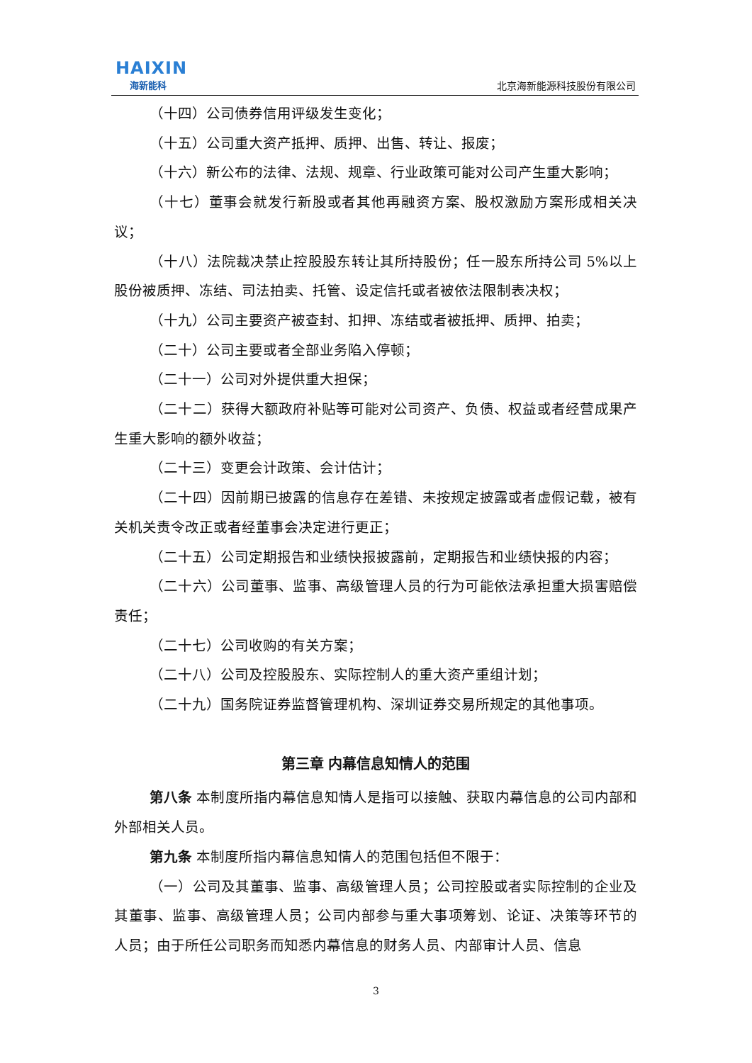HAIXIN
海新能科
北京海新能源科技股份有限公司
（十四）公司债券信用评级发生变化；
（十五）公司重大资产抵押、质押、出售、转让、报废；
（十六）新公布的法律、法规、规章、行业政策可能对公司产生重大影响；
（十七）董事会就发行新股或者其他再融资方案、股权激励方案形成相关决议；
（十八）法院裁决禁止控股股东转让其所持股份；任一股东所持公司 5%以上股份被质押、冻结、司法拍卖、托管、设定信托或者被依法限制表决权；
（十九）公司主要资产被查封、扣押、冻结或者被抵押、质押、拍卖；
（二十）公司主要或者全部业务陷入停顿；
（二十一）公司对外提供重大担保；
（二十二）获得大额政府补贴等可能对公司资产、负债、权益或者经营成果产生重大影响的额外收益；
（二十三）变更会计政策、会计估计；
（二十四）因前期已披露的信息存在差错、未按规定披露或者虚假记载，被有关机关责令改正或者经董事会决定进行更正；
（二十五）公司定期报告和业绩快报披露前，定期报告和业绩快报的内容；
（二十六）公司董事、监事、高级管理人员的行为可能依法承担重大损害赔偿责任；
（二十七）公司收购的有关方案；
（二十八）公司及控股股东、实际控制人的重大资产重组计划；
（二十九）国务院证券监督管理机构、深圳证券交易所规定的其他事项。
第三章 内幕信息知情人的范围
第八条 本制度所指内幕信息知情人是指可以接触、获取内幕信息的公司内部和外部相关人员。
第九条 本制度所指内幕信息知情人的范围包括但不限于：
（一）公司及其董事、监事、高级管理人员；公司控股或者实际控制的企业及其董事、监事、高级管理人员；公司内部参与重大事项筹划、论证、决策等环节的人员；由于所任公司职务而知悉内幕信息的财务人员、内部审计人员、信息
3